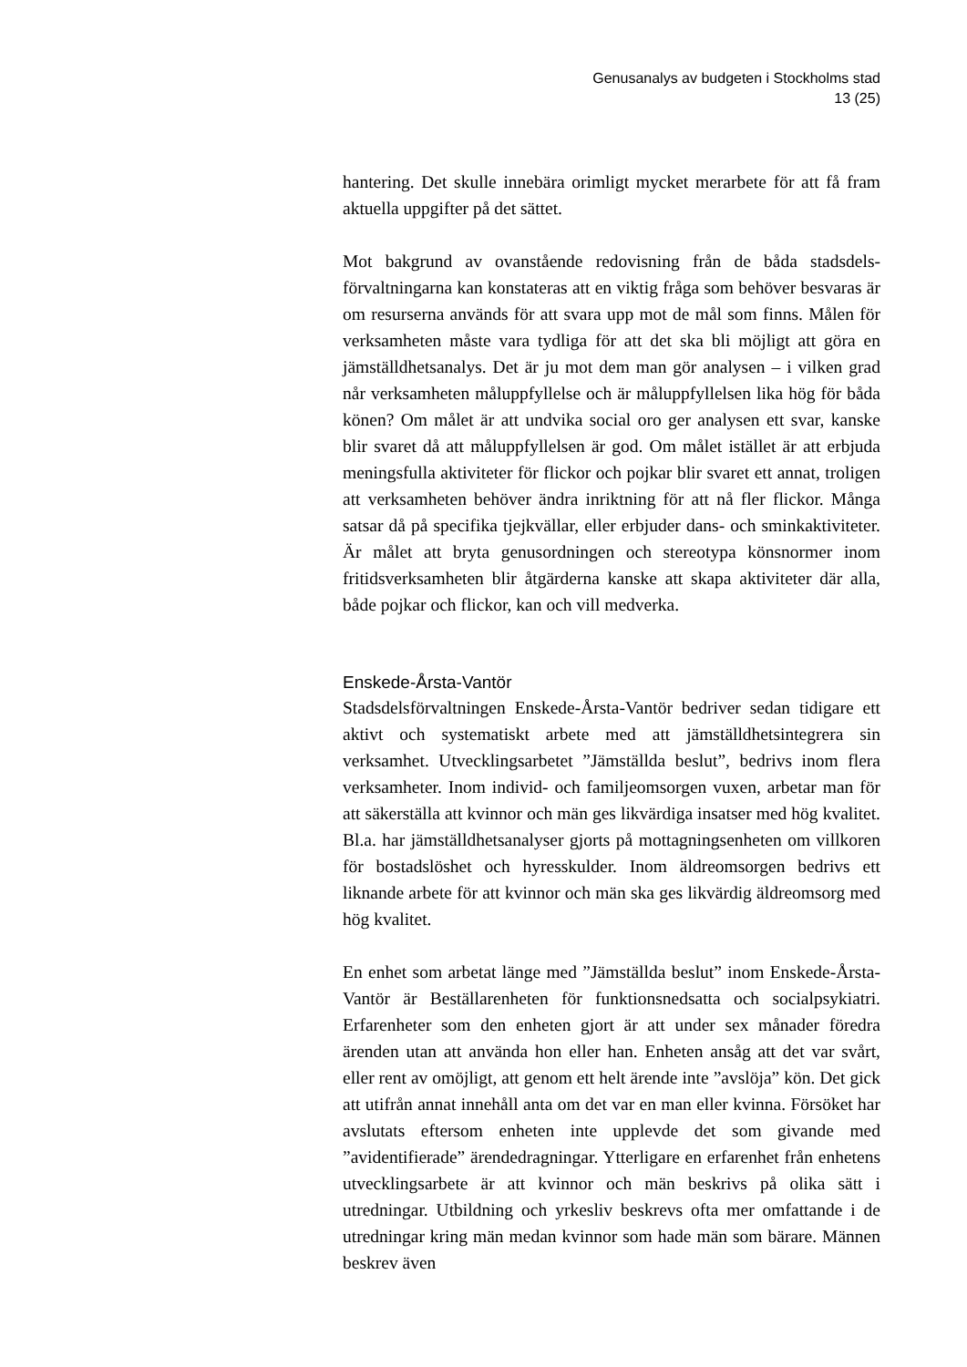Genusanalys av budgeten i Stockholms stad
13 (25)
hantering. Det skulle innebära orimligt mycket merarbete för att få fram aktuella uppgifter på det sättet.
Mot bakgrund av ovanstående redovisning från de båda stadsdels­förvaltningarna kan konstateras att en viktig fråga som behöver be­svaras är om resurserna används för att svara upp mot de mål som finns. Målen för verksamheten måste vara tydliga för att det ska bli möjligt att göra en jämställdhetsanalys. Det är ju mot dem man gör analysen – i vilken grad når verksamheten måluppfyllelse och är måluppfyllelsen lika hög för båda könen? Om målet är att undvika social oro ger analysen ett svar, kanske blir svaret då att måluppfyl­lelsen är god. Om målet istället är att erbjuda meningsfulla aktivite­ter för flickor och pojkar blir svaret ett annat, troligen att verksam­heten behöver ändra inriktning för att nå fler flickor. Många satsar då på specifika tjejkvällar, eller erbjuder dans- och sminkaktiviteter. Är målet att bryta genusordningen och stereotypa könsnormer inom fritidsverksamheten blir åtgärderna kanske att skapa aktiviteter där alla, både pojkar och flickor, kan och vill medverka.
Enskede-Årsta-Vantör
Stadsdelsförvaltningen Enskede-Årsta-Vantör bedriver sedan tidi­gare ett aktivt och systematiskt arbete med att jämställdhetsintegrera sin verksamhet. Utvecklingsarbetet ”Jämställda beslut”, bedrivs inom flera verksamheter. Inom individ- och familjeomsorgen vuxen, arbetar man för att säkerställa att kvinnor och män ges lik­värdiga insatser med hög kvalitet. Bl.a. har jämställdhetsanalyser gjorts på mottagningsenheten om villkoren för bostadslöshet och hyresskulder. Inom äldreomsorgen bedrivs ett liknande arbete för att kvinnor och män ska ges likvärdig äldreomsorg med hög kvali­tet.
En enhet som arbetat länge med ”Jämställda beslut” inom Enskede-Årsta-Vantör är Beställarenheten för funktionsnedsatta och soci­alpsykiatri. Erfarenheter som den enheten gjort är att under sex må­nader föredra ärenden utan att använda hon eller han. Enheten ansåg att det var svårt, eller rent av omöjligt, att genom ett helt ärende inte ”avslöja” kön. Det gick att utifrån annat innehåll anta om det var en man eller kvinna. Försöket har avslutats eftersom enheten inte upp­levde det som givande med ”avidentifierade” ärendedragningar. Ytterligare en erfarenhet från enhetens utvecklingsarbete är att kvinnor och män beskrivs på olika sätt i utredningar. Utbildning och yrkesliv beskrevs ofta mer omfattande i de utredningar kring män medan kvinnor som hade män som bärare. Männen beskrev även